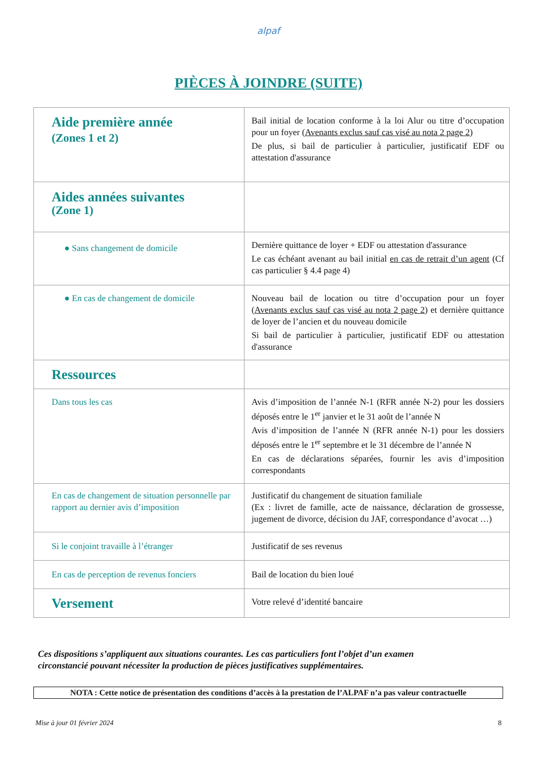alpaf
PIÈCES À JOINDRE (SUITE)
| Aide première année (Zones 1 et 2) | Bail initial de location conforme à la loi Alur ou titre d’occupation pour un foyer ( Avenants exclus sauf cas visé au nota 2 page 2 ) De plus, si bail de particulier à particulier, justificatif EDF ou attestation d'assurance |
| Aides années suivantes (Zone 1) | |
| ● Sans changement de domicile | Dernière quittance de loyer + EDF ou attestation d'assurance Le cas échéant avenant au bail initial en cas de retrait d’un agent (Cf cas particulier § 4.4 page 4) |
| ● En cas de changement de domicile | Nouveau bail de location ou titre d’occupation pour un foyer ( Avenants exclus sauf cas visé au nota 2 page 2 ) et dernière quittance de loyer de l’ancien et du nouveau domicile Si bail de particulier à particulier, justificatif EDF ou attestation d'assurance |
| Ressources | |
| Dans tous les cas | Avis d’imposition de l’année N-1 (RFR année N-2) pour les dossiers déposés entre le 1<sup>er</sup> janvier et le 31 août de l’année N Avis d’imposition de l’année N (RFR année N-1) pour les dossiers déposés entre le 1<sup>er</sup> septembre et le 31 décembre de l’année N En cas de déclarations séparées, fournir les avis d’imposition correspondants |
| En cas de changement de situation personnelle par rapport au dernier avis d’imposition | Justificatif du changement de situation familiale (Ex : livret de famille, acte de naissance, déclaration de grossesse, jugement de divorce, décision du JAF, correspondance d’avocat …) |
| Si le conjoint travaille à l’étranger | Justificatif de ses revenus |
| En cas de perception de revenus fonciers | Bail de location du bien loué |
| Versement | Votre relevé d’identité bancaire |
Ces dispositions s’appliquent aux situations courantes. Les cas particuliers font l’objet d’un examen
circonstancié pouvant nécessiter la production de pièces justificatives supplémentaires.
NOTA : Cette notice de présentation des conditions d’accès à la prestation de l’ALPAF n’a pas valeur contractuelle
Mise à jour 01 février 2024 8